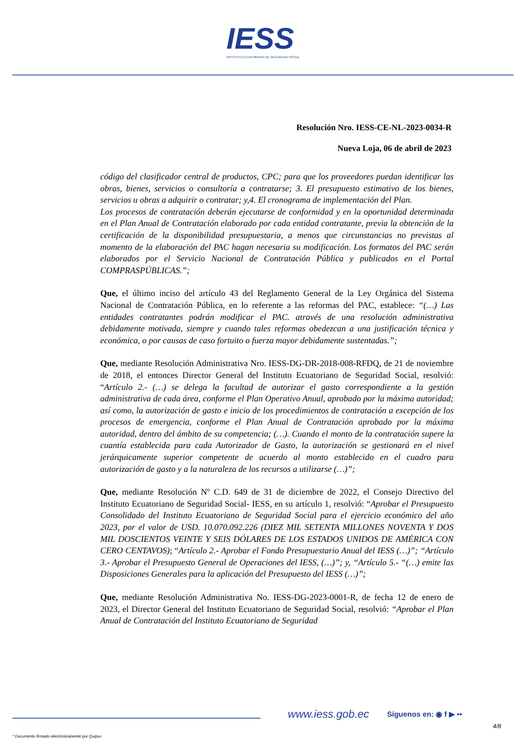IESS
INSTITUTO ECUATORIANO DE SEGURIDAD SOCIAL
Resolución Nro. IESS-CE-NL-2023-0034-R
Nueva Loja, 06 de abril de 2023
código del clasificador central de productos, CPC; para que los proveedores puedan identificar las obras, bienes, servicios o consultoría a contratarse; 3. El presupuesto estimativo de los bienes, servicios u obras a adquirir o contratar; y,4. El cronograma de implementación del Plan.
Los procesos de contratación deberán ejecutarse de conformidad y en la oportunidad determinada en el Plan Anual de Contratación elaborado por cada entidad contratante, previa la obtención de la certificación de la disponibilidad presupuestaria, a menos que circunstancias no previstas al momento de la elaboración del PAC hagan necesaria su modificación. Los formatos del PAC serán elaborados por el Servicio Nacional de Contratación Pública y publicados en el Portal COMPRASPÚBLICAS.”;
Que, el último inciso del artículo 43 del Reglamento General de la Ley Orgánica del Sistema Nacional de Contratación Pública, en lo referente a las reformas del PAC, establece: “(…) Las entidades contratantes podrán modificar el PAC. através de una resolución administrativa debidamente motivada, siempre y cuando tales reformas obedezcan a una justificación técnica y económica, o por causas de caso fortuito o fuerza mayor debidamente sustentadas.”;
Que, mediante Resolución Administrativa Nro. IESS-DG-DR-2018-008-RFDQ, de 21 de noviembre de 2018, el entonces Director General del Instituto Ecuatoriano de Seguridad Social, resolvió: “Artículo 2.- (…) se delega la facultad de autorizar el gasto correspondiente a la gestión administrativa de cada área, conforme el Plan Operativo Anual, aprobado por la máxima autoridad; así como, la autorización de gasto e inicio de los procedimientos de contratación a excepción de los procesos de emergencia, conforme el Plan Anual de Contratación aprobado por la máxima autoridad, dentro del ámbito de su competencia; (…). Cuando el monto de la contratación supere la cuantía establecida para cada Autorizador de Gasto, la autorización se gestionará en el nivel jerárquicamente superior competente de acuerdo al monto establecido en el cuadro para autorización de gasto y a la naturaleza de los recursos a utilizarse (…)”;
Que, mediante Resolución Nº C.D. 649 de 31 de diciembre de 2022, el Consejo Directivo del Instituto Ecuatoriano de Seguridad Social- IESS, en su artículo 1, resolvió: “Aprobar el Presupuesto Consolidado del Instituto Ecuatoriano de Seguridad Social para el ejercicio económico del año 2023, por el valor de USD. 10.070.092.226 (DIEZ MIL SETENTA MILLONES NOVENTA Y DOS MIL DOSCIENTOS VEINTE Y SEIS DÓLARES DE LOS ESTADOS UNIDOS DE AMÉRICA CON CERO CENTAVOS); “Artículo 2.- Aprobar el Fondo Presupuestario Anual del IESS (…)”; “Artículo 3.- Aprobar el Presupuesto General de Operaciones del IESS, (…)”; y, “Artículo 5.- “(…) emite las Disposiciones Generales para la aplicación del Presupuesto del IESS (…)”;
Que, mediante Resolución Administrativa No. IESS-DG-2023-0001-R, de fecha 12 de enero de 2023, el Director General del Instituto Ecuatoriano de Seguridad Social, resolvió: “Aprobar el Plan Anual de Contratación del Instituto Ecuatoriano de Seguridad
www.iess.gob.ec Síguenos en: ◉ f ▶ ••
4/8
* Documento firmado electrónicamente por Quipux